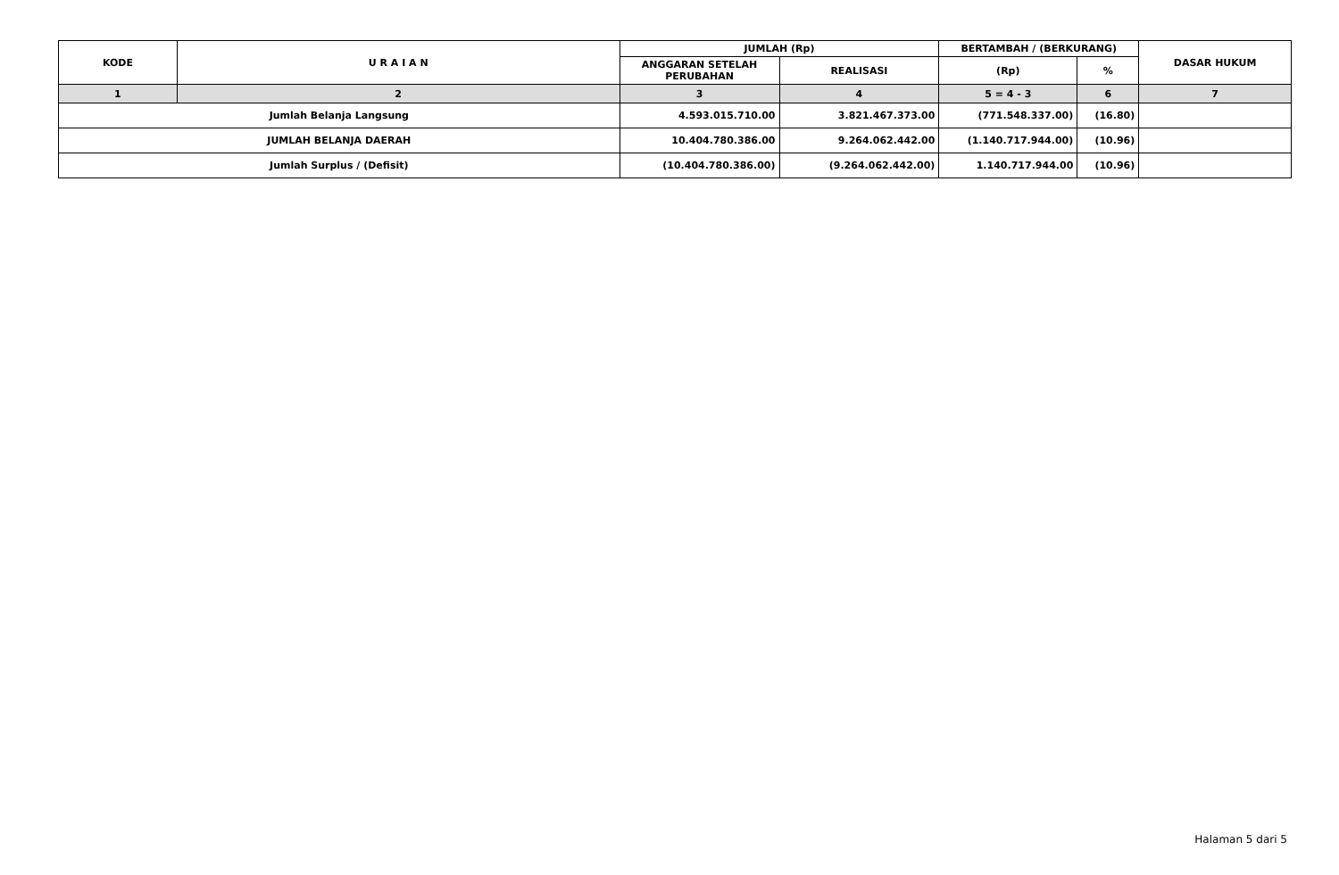| KODE | U R A I A N | JUMLAH (Rp) | | BERTAMBAH / (BERKURANG) | | DASAR HUKUM |
| --- | --- | --- | --- | --- | --- | --- |
| | | ANGGARAN SETELAH PERUBAHAN | REALISASI | (Rp) | % | |
| 1 | 2 | 3 | 4 | 5 = 4 - 3 | 6 | 7 |
| Jumlah Belanja Langsung | | 4.593.015.710.00 | 3.821.467.373.00 | (771.548.337.00) | (16.80) | |
| JUMLAH BELANJA DAERAH | | 10.404.780.386.00 | 9.264.062.442.00 | (1.140.717.944.00) | (10.96) | |
| Jumlah Surplus / (Defisit) | | (10.404.780.386.00) | (9.264.062.442.00) | 1.140.717.944.00 | (10.96) | |
Halaman 5 dari 5